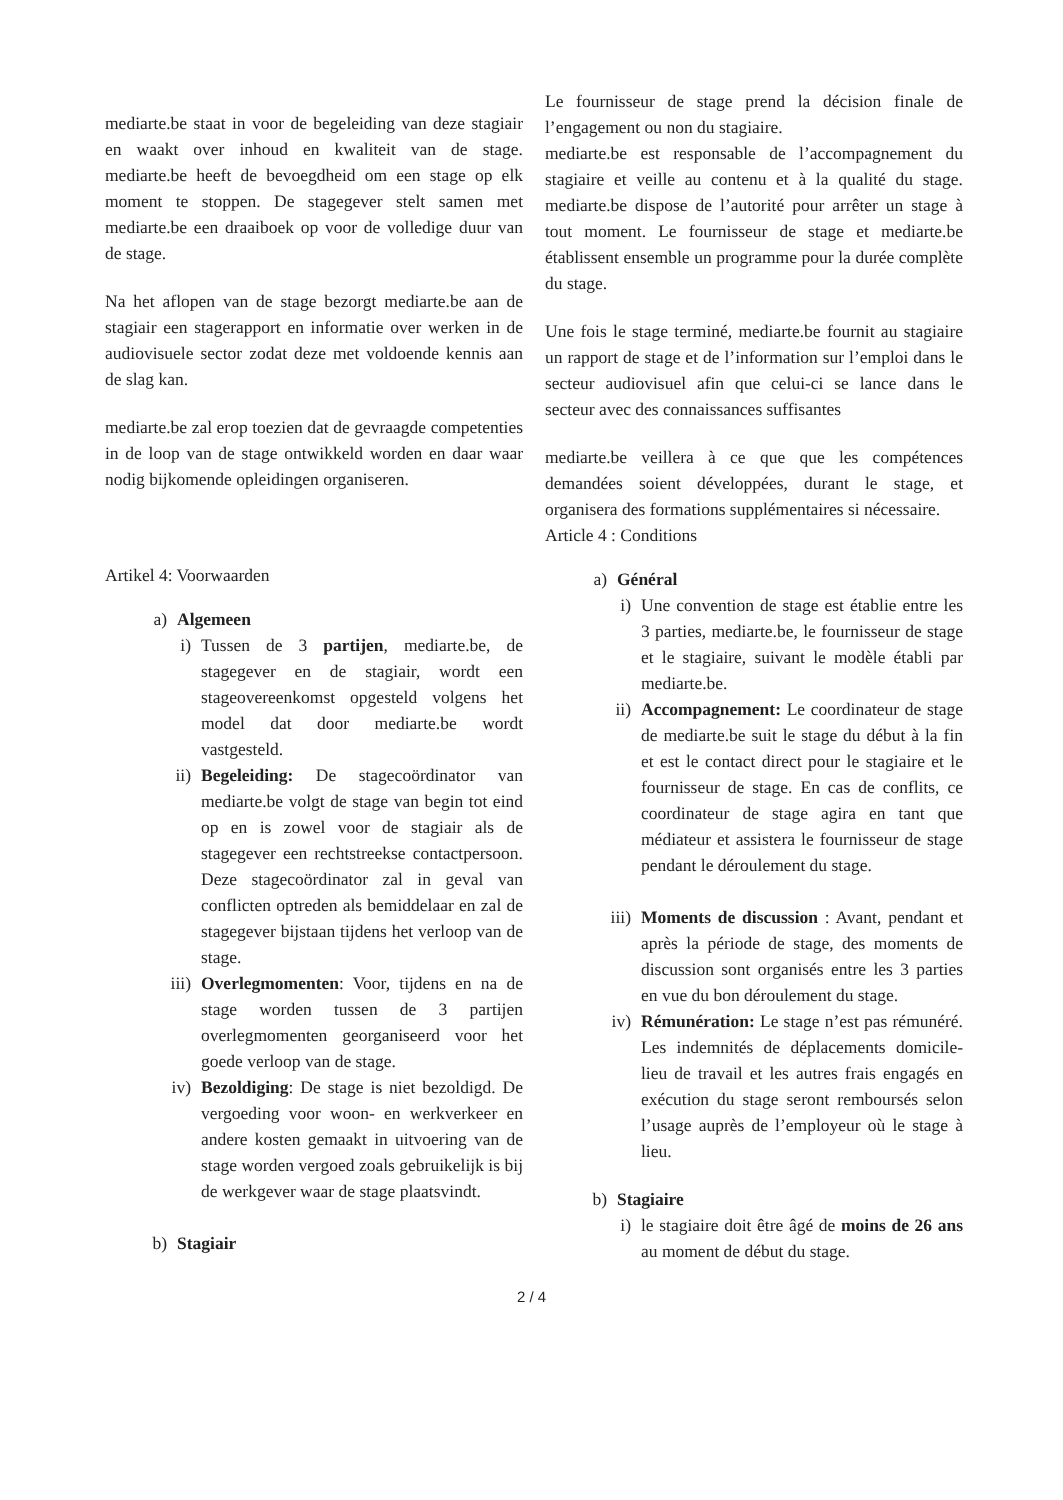mediarte.be staat in voor de begeleiding van deze stagiair en waakt over inhoud en kwaliteit van de stage. mediarte.be heeft de bevoegdheid om een stage op elk moment te stoppen. De stagegever stelt samen met mediarte.be een draaiboek op voor de volledige duur van de stage.
Na het aflopen van de stage bezorgt mediarte.be aan de stagiair een stagerapport en informatie over werken in de audiovisuele sector zodat deze met voldoende kennis aan de slag kan.
mediarte.be zal erop toezien dat de gevraagde competenties in de loop van de stage ontwikkeld worden en daar waar nodig bijkomende opleidingen organiseren.
Artikel 4: Voorwaarden
a) Algemeen
i) Tussen de 3 partijen, mediarte.be, de stagegever en de stagiair, wordt een stageovereenkomst opgesteld volgens het model dat door mediarte.be wordt vastgesteld.
ii) Begeleiding: De stagecoördinator van mediarte.be volgt de stage van begin tot eind op en is zowel voor de stagiair als de stagegever een rechtstreekse contactpersoon. Deze stagecoördinator zal in geval van conflicten optreden als bemiddelaar en zal de stagegever bijstaan tijdens het verloop van de stage.
iii) Overlegmomenten: Voor, tijdens en na de stage worden tussen de 3 partijen overlegmomenten georganiseerd voor het goede verloop van de stage.
iv) Bezoldiging: De stage is niet bezoldigd. De vergoeding voor woon- en werkverkeer en andere kosten gemaakt in uitvoering van de stage worden vergoed zoals gebruikelijk is bij de werkgever waar de stage plaatsvindt.
b) Stagiair
Le fournisseur de stage prend la décision finale de l’engagement ou non du stagiaire.
mediarte.be est responsable de l’accompagnement du stagiaire et veille au contenu et à la qualité du stage. mediarte.be dispose de l’autorité pour arrêter un stage à tout moment. Le fournisseur de stage et mediarte.be établissent ensemble un programme pour la durée complète du stage.
Une fois le stage terminé, mediarte.be fournit au stagiaire un rapport de stage et de l’information sur l’emploi dans le secteur audiovisuel afin que celui-ci se lance dans le secteur avec des connaissances suffisantes
mediarte.be veillera à ce que que les compétences demandées soient développées, durant le stage, et organisera des formations supplémentaires si nécessaire.
Article 4 : Conditions
a) Général
i) Une convention de stage est établie entre les 3 parties, mediarte.be, le fournisseur de stage et le stagiaire, suivant le modèle établi par mediarte.be.
ii) Accompagnement: Le coordinateur de stage de mediarte.be suit le stage du début à la fin et est le contact direct pour le stagiaire et le fournisseur de stage. En cas de conflits, ce coordinateur de stage agira en tant que médiateur et assistera le fournisseur de stage pendant le déroulement du stage.
iii) Moments de discussion : Avant, pendant et après la période de stage, des moments de discussion sont organisés entre les 3 parties en vue du bon déroulement du stage.
iv) Rémunération: Le stage n’est pas rémunéré. Les indemnités de déplacements domicile-lieu de travail et les autres frais engagés en exécution du stage seront remboursés selon l’usage auprès de l’employeur où le stage à lieu.
b) Stagiaire
i) le stagiaire doit être âgé de moins de 26 ans au moment de début du stage.
2 / 4